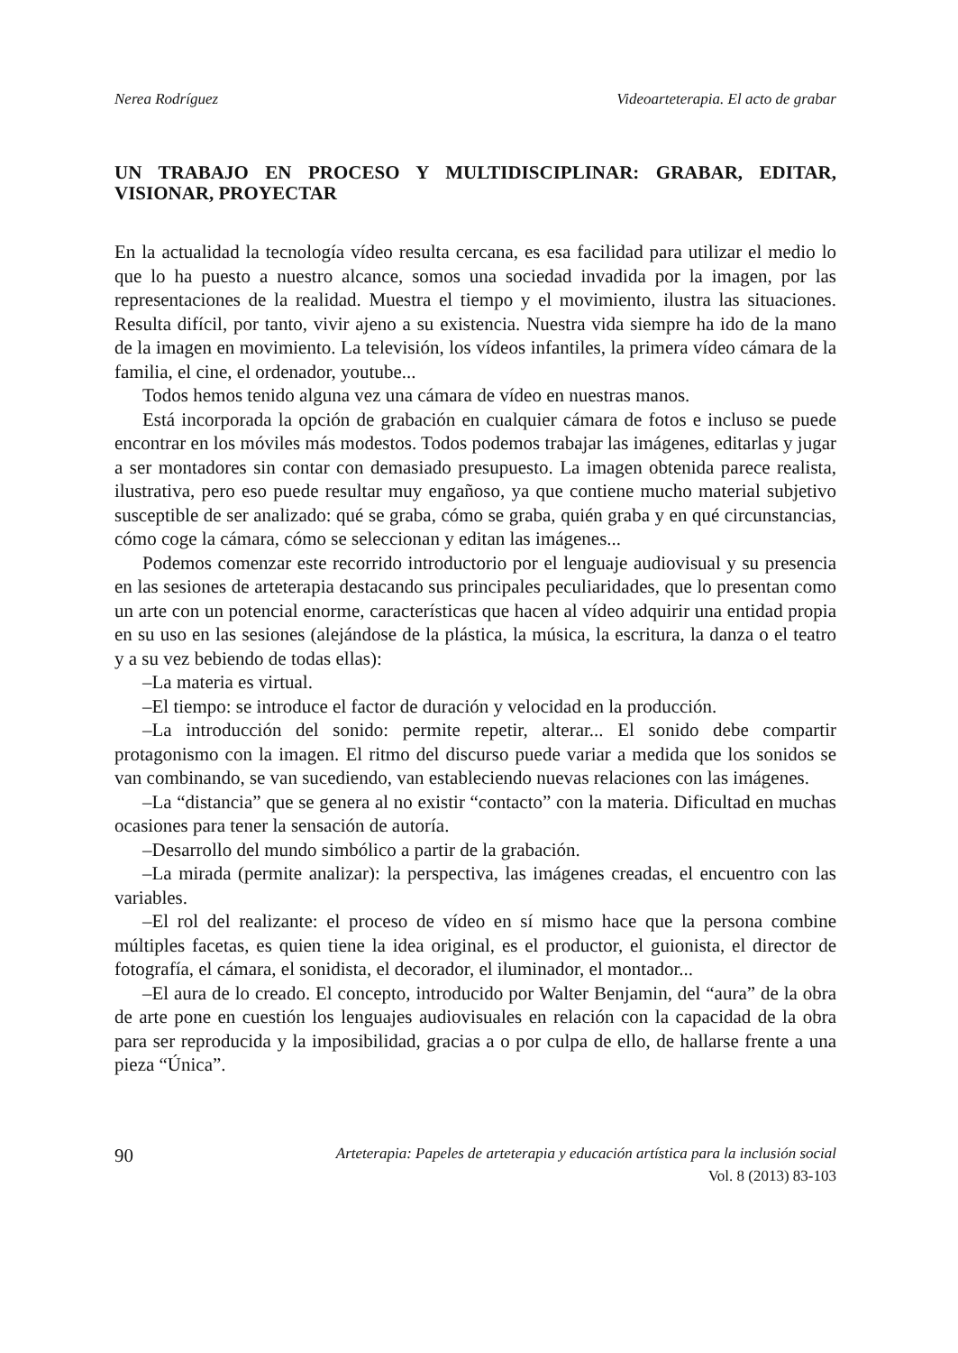Nerea Rodríguez Videoarteterapia. El acto de grabar
UN TRABAJO EN PROCESO Y MULTIDISCIPLINAR: GRABAR, EDITAR, VISIONAR, PROYECTAR
En la actualidad la tecnología vídeo resulta cercana, es esa facilidad para utilizar el medio lo que lo ha puesto a nuestro alcance, somos una sociedad invadida por la imagen, por las representaciones de la realidad. Muestra el tiempo y el movimiento, ilustra las situaciones. Resulta difícil, por tanto, vivir ajeno a su existencia. Nuestra vida siempre ha ido de la mano de la imagen en movimiento. La televisión, los vídeos infantiles, la primera vídeo cámara de la familia, el cine, el ordenador, youtube...
Todos hemos tenido alguna vez una cámara de vídeo en nuestras manos.
Está incorporada la opción de grabación en cualquier cámara de fotos e incluso se puede encontrar en los móviles más modestos. Todos podemos trabajar las imágenes, editarlas y jugar a ser montadores sin contar con demasiado presupuesto. La imagen obtenida parece realista, ilustrativa, pero eso puede resultar muy engañoso, ya que contiene mucho material subjetivo susceptible de ser analizado: qué se graba, cómo se graba, quién graba y en qué circunstancias, cómo coge la cámara, cómo se seleccionan y editan las imágenes...
Podemos comenzar este recorrido introductorio por el lenguaje audiovisual y su presencia en las sesiones de arteterapia destacando sus principales peculiaridades, que lo presentan como un arte con un potencial enorme, características que hacen al vídeo adquirir una entidad propia en su uso en las sesiones (alejándose de la plástica, la música, la escritura, la danza o el teatro y a su vez bebiendo de todas ellas):
–La materia es virtual.
–El tiempo: se introduce el factor de duración y velocidad en la producción.
–La introducción del sonido: permite repetir, alterar... El sonido debe compartir protagonismo con la imagen. El ritmo del discurso puede variar a medida que los sonidos se van combinando, se van sucediendo, van estableciendo nuevas relaciones con las imágenes.
–La “distancia” que se genera al no existir “contacto” con la materia. Dificultad en muchas ocasiones para tener la sensación de autoría.
–Desarrollo del mundo simbólico a partir de la grabación.
–La mirada (permite analizar): la perspectiva, las imágenes creadas, el encuentro con las variables.
–El rol del realizante: el proceso de vídeo en sí mismo hace que la persona combine múltiples facetas, es quien tiene la idea original, es el productor, el guionista, el director de fotografía, el cámara, el sonidista, el decorador, el iluminador, el montador...
–El aura de lo creado. El concepto, introducido por Walter Benjamin, del “aura” de la obra de arte pone en cuestión los lenguajes audiovisuales en relación con la capacidad de la obra para ser reproducida y la imposibilidad, gracias a o por culpa de ello, de hallarse frente a una pieza “Única”.
90 Arteterapia: Papeles de arteterapia y educación artística para la inclusión social
Vol. 8 (2013) 83-103